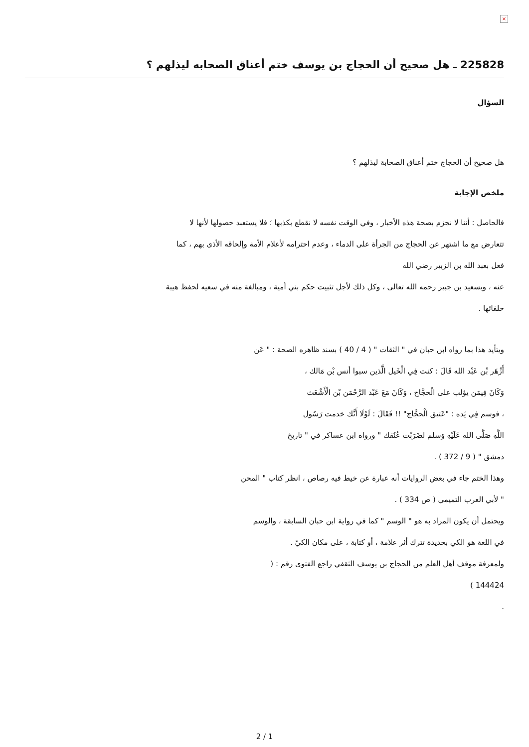×
225828 ـ هل صحيح أن الحجاج بن يوسف ختم أعناق الصحابه ليذلهم ؟
السؤال
هل صحيح أن الحجاج ختم أعناق الصحابة ليذلهم ؟
ملخص الإجابة
فالحاصل : أننا لا نجزم بصحة هذه الأخبار ، وفي الوقت نفسه لا نقطع بكذبها ؛ فلا يستعبد حصولها لأنها لا تتعارض مع ما اشتهر عن الحجاج من الجرأة على الدماء ، وعدم احترامه لأعلام الأمة وإلحاقه الأذى بهم ، كما فعل بعبد الله بن الزبير رضي الله
عنه ، وبسعيد بن جبير رحمه الله تعالى ، وكل ذلك لأجل تثبيت حكم بني أمية ، ومبالغة منه في سعيه لحفظ هيبة خلفائها .
ويتأيد هذا بما رواه ابن حبان في " الثقات " ( 4 / 40 ) بسند ظاهره الصحة : " عَن
أَزْهَر بْن عَبْد الله قَالَ : كنت فِي الْخَيل الَّذين سبوا أنس بْن مَالك ،
وَكَانَ فِيمَن يؤلب على الْحجَّاج ، وَكَانَ مَعَ عَبْد الرَّحْمَن بْن الْأَشْعَث
، فوسم فِي يَده : "عَتيق الْحجَّاج" !! فَقَالَ : لَوْلَا أَنَّك خدمت رَسُول
اللَّهِ صَلَّى الله عَلَيْهِ وَسلم لضَرَبْت عُنُقك " ورواه ابن عساكر في " تاريخ
دمشق " ( 9 / 372 ) .
وهذا الختم جاء في بعض الروايات أنه عبارة عن خيط فيه رصاص ، انظر كتاب " المحن
" لأبي العرب التميمي ( ص 334 ) .
ويحتمل أن يكون المراد به هو " الوسم " كما في رواية ابن حبان السابقة ، والوسم
في اللغة هو الكي بحديدة تترك أثر علامة ، أو كتابة ، على مكان الكيّ .
ولمعرفة موقف أهل العلم من الحجاج بن يوسف الثقفي راجع الفتوى رقم : (
144424 )
.
2 / 1